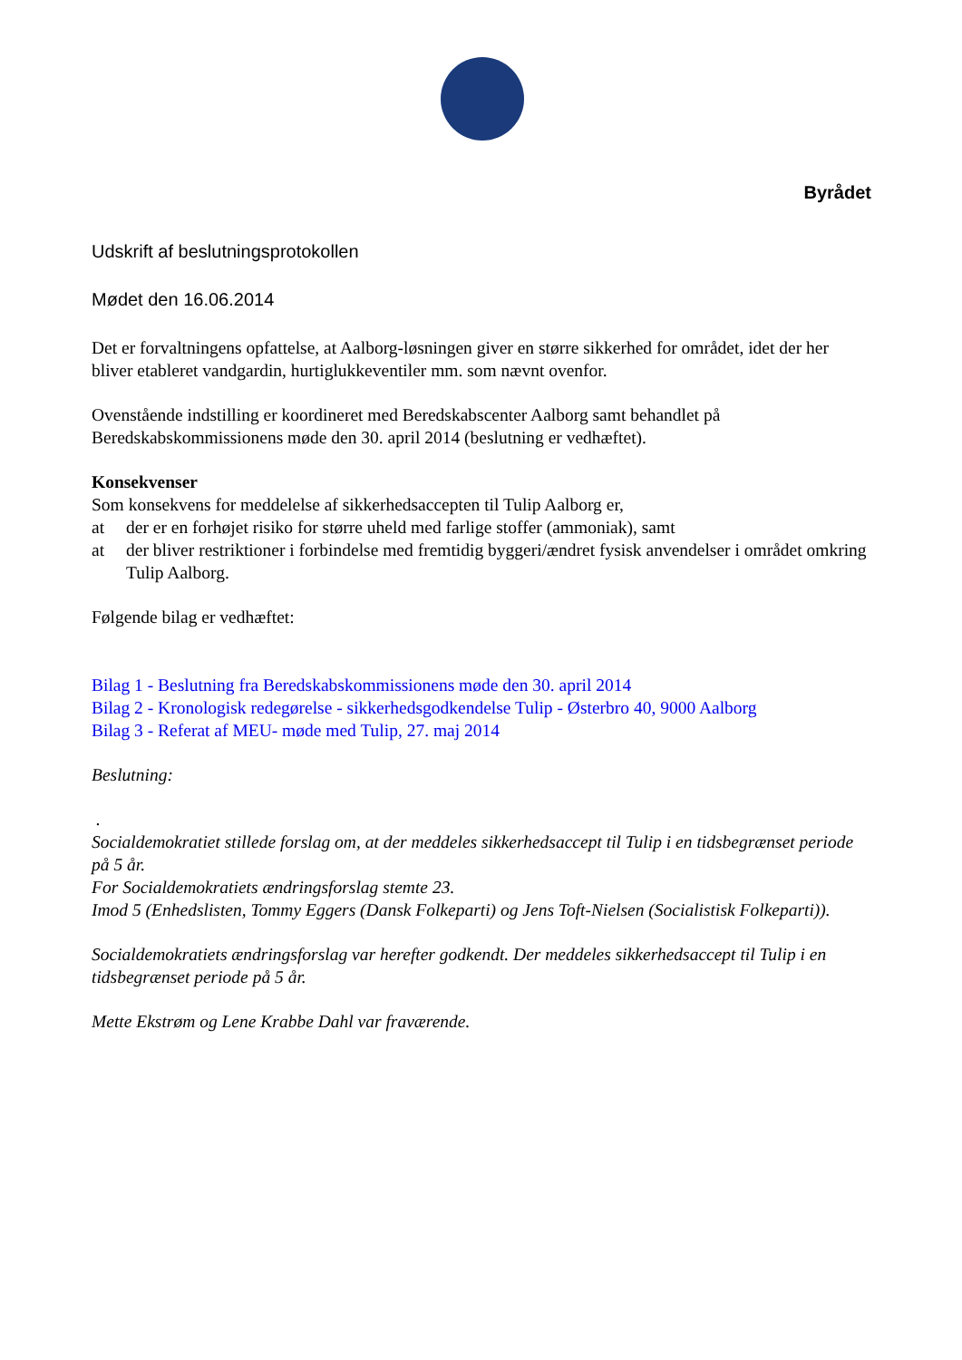Byrådet
Udskrift af beslutningsprotokollen
Mødet den 16.06.2014
Det er forvaltningens opfattelse, at Aalborg-løsningen giver en større sikkerhed for området, idet der her bliver etableret vandgardin, hurtiglukkeventiler mm. som nævnt ovenfor.
Ovenstående indstilling er koordineret med Beredskabscenter Aalborg samt behandlet på Beredskabskommissionens møde den 30. april 2014 (beslutning er vedhæftet).
Konsekvenser
Som konsekvens for meddelelse af sikkerhedsaccepten til Tulip Aalborg er,
at der er en forhøjet risiko for større uheld med farlige stoffer (ammoniak), samt
at der bliver restriktioner i forbindelse med fremtidig byggeri/ændret fysisk anvendelser i området omkring Tulip Aalborg.
Følgende bilag er vedhæftet:
Bilag 1 - Beslutning fra Beredskabskommissionens møde den 30. april 2014
Bilag 2 - Kronologisk redegørelse - sikkerhedsgodkendelse Tulip - Østerbro 40, 9000 Aalborg
Bilag 3 - Referat af MEU- møde med Tulip, 27. maj 2014
Beslutning:
.
Socialdemokratiet stillede forslag om, at der meddeles sikkerhedsaccept til Tulip i en tidsbegrænset periode på 5 år.
For Socialdemokratiets ændringsforslag stemte 23.
Imod 5 (Enhedslisten, Tommy Eggers (Dansk Folkeparti) og Jens Toft-Nielsen (Socialistisk Folkeparti)).
Socialdemokratiets ændringsforslag var herefter godkendt. Der meddeles sikkerhedsaccept til Tulip i en tidsbegrænset periode på 5 år.
Mette Ekstrøm og Lene Krabbe Dahl var fraværende.